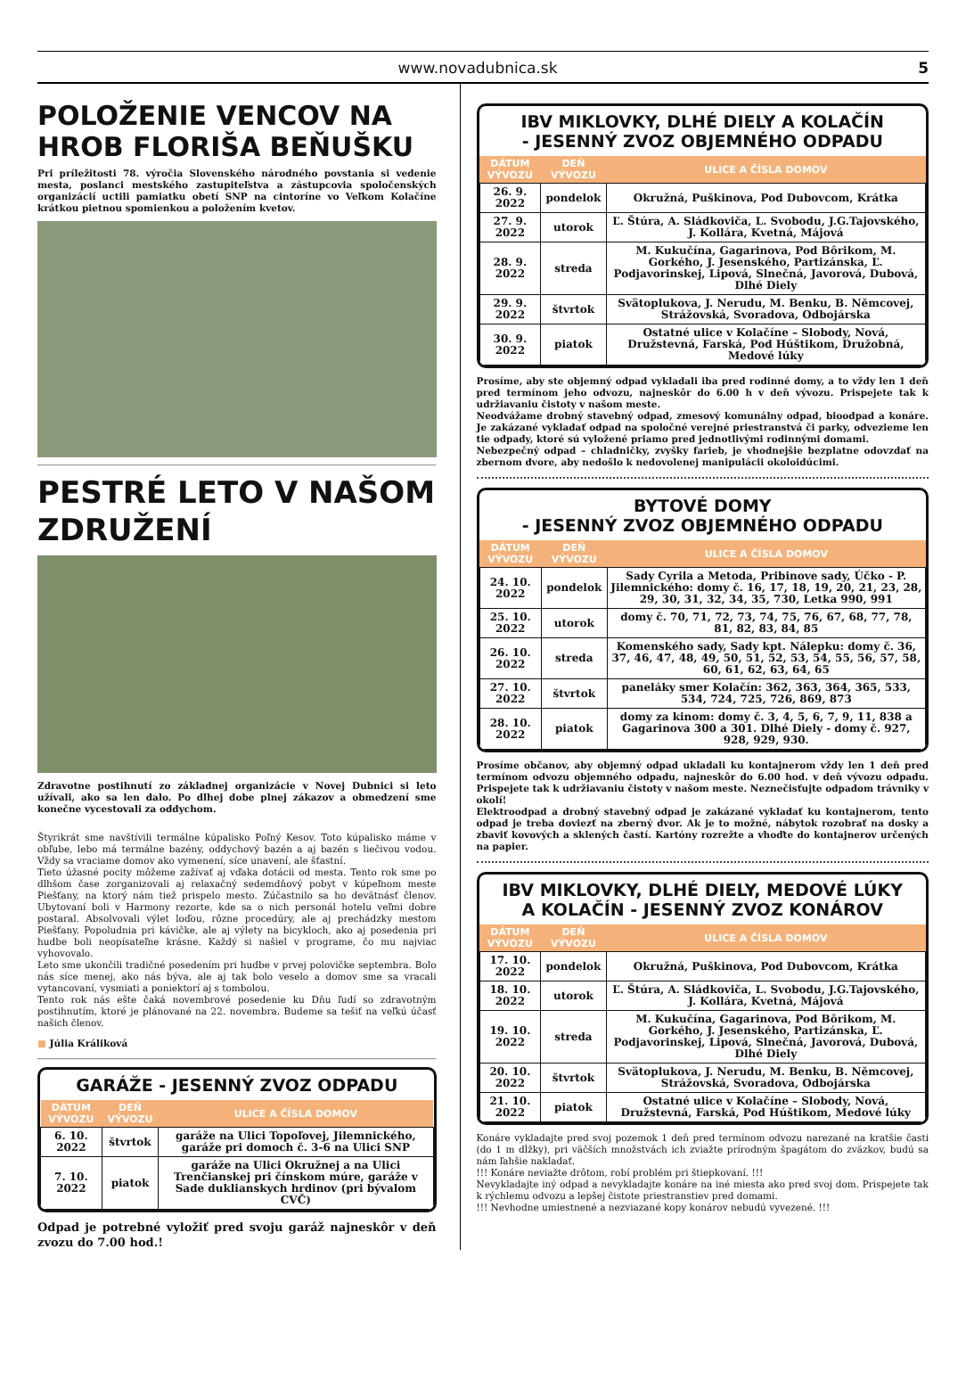www.novadubnica.sk 5
POLOŽENIE VENCOV NA HROB FLORIŠA BEŇUŠKU
Pri príležitosti 78. výročia Slovenského národného povstania si vedenie mesta, poslanci mestského zastupiteľstva a zástupcovia spoločenských organizácií uctili pamiatku obetí SNP na cintoríne vo Veľkom Kolačíne krátkou pietnou spomienkou a položením kvetov.
PESTRÉ LETO V NAŠOM ZDRUŽENÍ
Zdravotne postihnutí zo základnej organizácie v Novej Dubnici si leto užívali, ako sa len dalo. Po dlhej dobe plnej zákazov a obmedzení sme konečne vycestovali za oddychom.
Štyrikrát sme navštívili termálne kúpalisko Poľný Kesov. Toto kúpalisko máme v obľube, lebo má termálne bazény, oddychový bazén a aj bazén s liečivou vodou. Vždy sa vraciame domov ako vymenení, síce unavení, ale šťastní.
Tieto úžasné pocity môžeme zažívať aj vďaka dotácii od mesta. Tento rok sme po dlhšom čase zorganizovali aj relaxačný sedemdňový pobyt v kúpeľnom meste Piešťany, na ktorý nám tiež prispelo mesto. Zúčastnilo sa ho devätnásť členov. Ubytovaní boli v Harmony rezorte, kde sa o nich personál hotelu veľmi dobre postaral. Absolvovali výlet loďou, rôzne procedúry, ale aj prechádzky mestom Piešťany. Popoludnia pri kávičke, ale aj výlety na bicykloch, ako aj posedenia pri hudbe boli neopísateľne krásne. Každý si našiel v programe, čo mu najviac vyhovovalo.
Leto sme ukončili tradičné posedením pri hudbe v prvej polovičke septembra. Bolo nás síce menej, ako nás býva, ale aj tak bolo veselo a domov sme sa vracali vytancovaní, vysmiati a poniektorí aj s tombolou.
Tento rok nás ešte čaká novembrové posedenie ku Dňu ľudí so zdravotným postihnutím, ktoré je plánované na 22. novembra. Budeme sa tešiť na veľkú účasť našich členov.
■ Júlia Králiková
GARÁŽE - JESENNÝ ZVOZ ODPADU
| DÁTUM VÝVOZU | DEŇ VÝVOZU | ULICE A ČÍSLA DOMOV |
| --- | --- | --- |
| 6. 10. 2022 | štvrtok | garáže na Ulici Topoľovej, Jilemnického, garáže pri domoch č. 3-6 na Ulici SNP |
| 7. 10. 2022 | piatok | garáže na Ulici Okružnej a na Ulici Trenčianskej pri čínskom múre, garáže v Sade duklianskych hrdinov (pri bývalom CVČ) |
Odpad je potrebné vyložiť pred svoju garáž najneskôr v deň zvozu do 7.00 hod.!
IBV MIKLOVKY, DLHÉ DIELY A KOLAČÍN
- JESENNÝ ZVOZ OBJEMNÉHO ODPADU
| DÁTUM VÝVOZU | DEŇ VÝVOZU | ULICE A ČÍSLA DOMOV |
| --- | --- | --- |
| 26. 9. 2022 | pondelok | Okružná, Puškinova, Pod Dubovcom, Krátka |
| 27. 9. 2022 | utorok | Ľ. Štúra, A. Sládkoviča, L. Svobodu, J.G.Tajovského, J. Kollára, Kvetná, Májová |
| 28. 9. 2022 | streda | M. Kukučína, Gagarinova, Pod Bôrikom, M. Gorkého, J. Jesenského, Partizánska, Ľ. Podjavorinskej, Lipová, Slnečná, Javorová, Dubová, Dlhé Diely |
| 29. 9. 2022 | štvrtok | Svätoplukova, J. Nerudu, M. Benku, B. Němcovej, Strážovská, Svoradova, Odbojárska |
| 30. 9. 2022 | piatok | Ostatné ulice v Kolačíne – Slobody, Nová, Družstevná, Farská, Pod Húštikom, Družobná, Medové lúky |
Prosíme, aby ste objemný odpad vykladali iba pred rodinné domy, a to vždy len 1 deň pred termínom jeho odvozu, najneskôr do 6.00 h v deň vývozu. Prispejete tak k udržiavaniu čistoty v našom meste.
Neodvážame drobný stavebný odpad, zmesový komunálny odpad, bioodpad a konáre. Je zakázané vykladať odpad na spoločné verejné priestranstvá či parky, odvezieme len tie odpady, ktoré sú vyložené priamo pred jednotlivými rodinnými domami.
Nebezpečný odpad – chladničky, zvyšky farieb, je vhodnejšie bezplatne odovzdať na zbernom dvore, aby nedošlo k nedovolenej manipulácii okoloidúcimi.
BYTOVÉ DOMY
- JESENNÝ ZVOZ OBJEMNÉHO ODPADU
| DÁTUM VÝVOZU | DEŇ VÝVOZU | ULICE A ČÍSLA DOMOV |
| --- | --- | --- |
| 24. 10. 2022 | pondelok | Sady Cyrila a Metoda, Pribinove sady, Účko - P. Jilemnického: domy č. 16, 17, 18, 19, 20, 21, 23, 28, 29, 30, 31, 32, 34, 35, 730, Letka 990, 991 |
| 25. 10. 2022 | utorok | domy č. 70, 71, 72, 73, 74, 75, 76, 67, 68, 77, 78, 81, 82, 83, 84, 85 |
| 26. 10. 2022 | streda | Komenského sady, Sady kpt. Nálepku: domy č. 36, 37, 46, 47, 48, 49, 50, 51, 52, 53, 54, 55, 56, 57, 58, 60, 61, 62, 63, 64, 65 |
| 27. 10. 2022 | štvrtok | paneláky smer Kolačín: 362, 363, 364, 365, 533, 534, 724, 725, 726, 869, 873 |
| 28. 10. 2022 | piatok | domy za kinom: domy č. 3, 4, 5, 6, 7, 9, 11, 838 a Gagarinova 300 a 301. Dlhé Diely - domy č. 927, 928, 929, 930. |
Prosíme občanov, aby objemný odpad ukladali ku kontajnerom vždy len 1 deň pred termínom odvozu objemného odpadu, najneskôr do 6.00 hod. v deň vývozu odpadu. Prispejete tak k udržiavaniu čistoty v našom meste. Neznečisťujte odpadom trávniky v okolí!
Elektroodpad a drobný stavebný odpad je zakázané vykladať ku kontajnerom, tento odpad je treba doviezť na zberný dvor. Ak je to možné, nábytok rozobrať na dosky a zbaviť kovových a sklených častí. Kartóny rozrežte a vhoďte do kontajnerov určených na papier.
IBV MIKLOVKY, DLHÉ DIELY, MEDOVÉ LÚKY
A KOLAČÍN - JESENNÝ ZVOZ KONÁROV
| DÁTUM VÝVOZU | DEŇ VÝVOZU | ULICE A ČÍSLA DOMOV |
| --- | --- | --- |
| 17. 10. 2022 | pondelok | Okružná, Puškinova, Pod Dubovcom, Krátka |
| 18. 10. 2022 | utorok | Ľ. Štúra, A. Sládkoviča, L. Svobodu, J.G.Tajovského, J. Kollára, Kvetná, Májová |
| 19. 10. 2022 | streda | M. Kukučína, Gagarinova, Pod Bôrikom, M. Gorkého, J. Jesenského, Partizánska, Ľ. Podjavorinskej, Lipová, Slnečná, Javorová, Dubová, Dlhé Diely |
| 20. 10. 2022 | štvrtok | Svätoplukova, J. Nerudu, M. Benku, B. Němcovej, Strážovská, Svoradova, Odbojárska |
| 21. 10. 2022 | piatok | Ostatné ulice v Kolačíne – Slobody, Nová, Družstevná, Farská, Pod Húštikom, Medové lúky |
Konáre vykladajte pred svoj pozemok 1 deň pred termínom odvozu narezané na kratšie časti (do 1 m dĺžky), pri väčších množstvách ich zviažte prírodným špagátom do zväzkov, budú sa nám ľahšie nakladať.
!!! Konáre neviažte drôtom, robí problém pri štiepkovaní. !!!
Nevykladajte iný odpad a nevykladajte konáre na iné miesta ako pred svoj dom. Prispejete tak k rýchlemu odvozu a lepšej čistote priestranstiev pred domami.
!!! Nevhodne umiestnené a nezviazané kopy konárov nebudú vyvezené. !!!